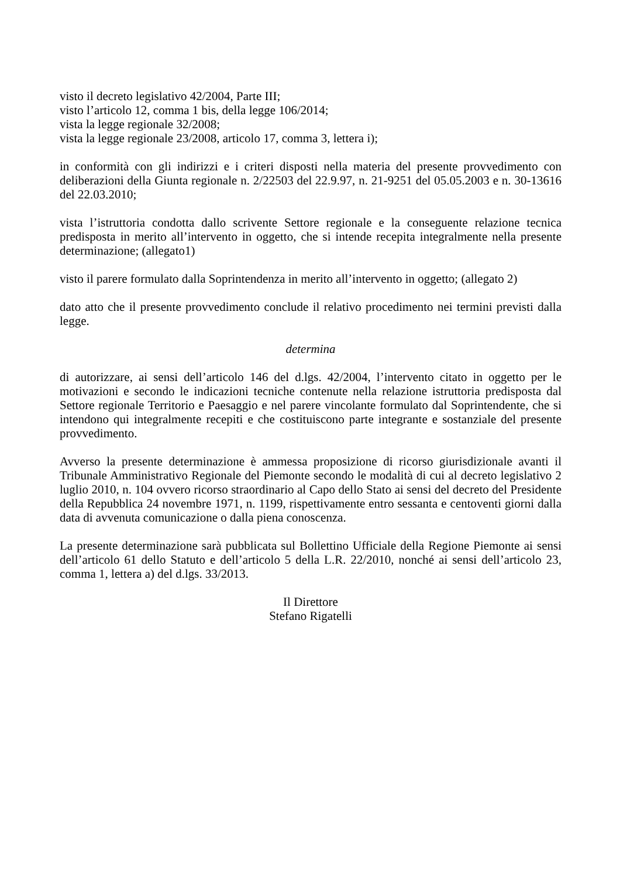visto il decreto legislativo 42/2004, Parte III;
visto l’articolo 12, comma 1 bis, della legge 106/2014;
vista la legge regionale 32/2008;
vista la legge regionale 23/2008, articolo 17, comma 3, lettera i);
in conformità con gli indirizzi e i criteri disposti nella materia del presente provvedimento con deliberazioni della Giunta regionale n. 2/22503 del 22.9.97, n. 21-9251 del 05.05.2003 e n. 30-13616 del 22.03.2010;
vista l’istruttoria condotta dallo scrivente Settore regionale e la conseguente relazione tecnica predisposta in merito all’intervento in oggetto, che si intende recepita integralmente nella presente determinazione; (allegato1)
visto il parere formulato dalla Soprintendenza in merito all’intervento in oggetto; (allegato 2)
dato atto che il presente provvedimento conclude il relativo procedimento nei termini previsti dalla legge.
determina
di autorizzare, ai sensi dell’articolo 146 del d.lgs. 42/2004, l’intervento citato in oggetto per le motivazioni e secondo le indicazioni tecniche contenute nella relazione istruttoria predisposta dal Settore regionale Territorio e Paesaggio e nel parere vincolante formulato dal Soprintendente, che si intendono qui integralmente recepiti e che costituiscono parte integrante e sostanziale del presente provvedimento.
Avverso la presente determinazione è ammessa proposizione di ricorso giurisdizionale avanti il Tribunale Amministrativo Regionale del Piemonte secondo le modalità di cui al decreto legislativo 2 luglio 2010, n. 104 ovvero ricorso straordinario al Capo dello Stato ai sensi del decreto del Presidente della Repubblica 24 novembre 1971, n. 1199, rispettivamente entro sessanta e centoventi giorni dalla data di avvenuta comunicazione o dalla piena conoscenza.
La presente determinazione sarà pubblicata sul Bollettino Ufficiale della Regione Piemonte ai sensi dell’articolo 61 dello Statuto e dell’articolo 5 della L.R. 22/2010, nonché ai sensi dell’articolo 23, comma 1, lettera a) del d.lgs. 33/2013.
Il Direttore
Stefano Rigatelli